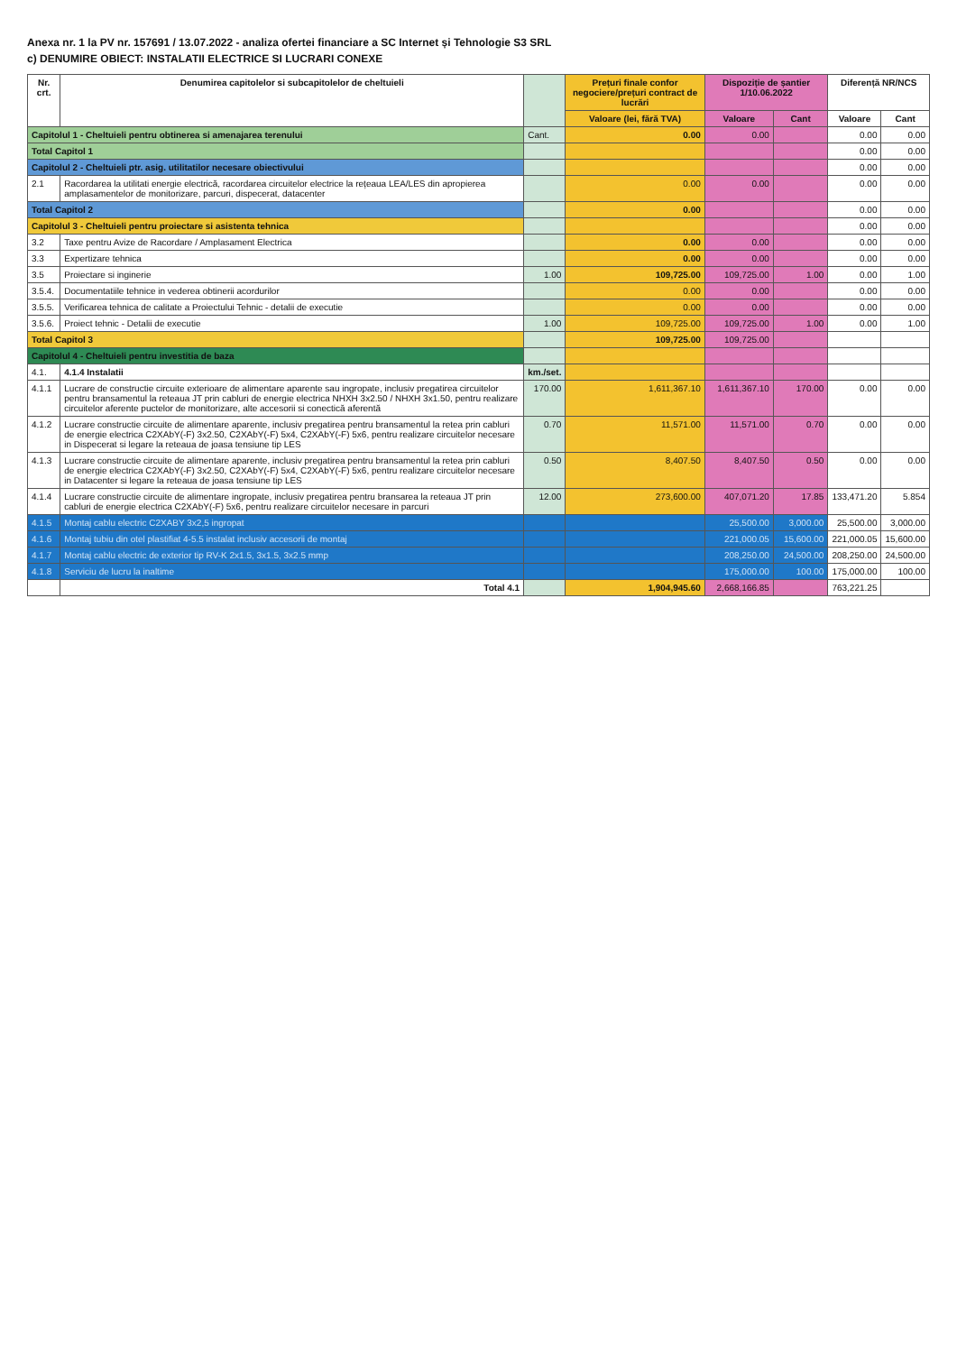Anexa nr. 1 la PV nr. 157691 / 13.07.2022 - analiza ofertei financiare a SC Internet și Tehnologie S3 SRL
c) DENUMIRE OBIECT: INSTALATII ELECTRICE SI LUCRARI CONEXE
| Nr. crt. | Denumirea capitolelor si subcapitolelor de cheltuieli | | Prețuri finale confor negociere/prețuri contract de lucrări | Dispoziție de șantier 1/10.06.2022 | | Diferență NR/NCS | |
| --- | --- | --- | --- | --- | --- | --- | --- |
| | | | Valoare (lei, fără TVA) | Valoare | Cant | Valoare | Cant |
| Capitolul 1 - Cheltuieli pentru obtinerea si amenajarea terenului | | Cant. | 0.00 | 0.00 | | 0.00 | 0.00 |
| Total Capitol 1 | | | | | | 0.00 | 0.00 |
| Capitolul 2 - Cheltuieli ptr. asig. utilitatilor necesare obiectivului | | | | | | 0.00 | 0.00 |
| 2.1 | Racordarea la utilitati energie electrică, racordarea circuitelor electrice la rețeaua LEA/LES din apropierea amplasamentelor de monitorizare, parcuri, dispecerat, datacenter | | 0.00 | 0.00 | | 0.00 | 0.00 |
| Total Capitol 2 | | | 0.00 | | | 0.00 | 0.00 |
| Capitolul 3 - Cheltuieli pentru proiectare si asistenta tehnica | | | | | | 0.00 | 0.00 |
| 3.2 | Taxe pentru Avize de Racordare / Amplasament Electrica | | 0.00 | 0.00 | | 0.00 | 0.00 |
| 3.3 | Expertizare tehnica | | 0.00 | 0.00 | | 0.00 | 0.00 |
| 3.5 | Proiectare si inginerie | 1.00 | 109,725.00 | 109,725.00 | 1.00 | 0.00 | 1.00 |
| 3.5.4. | Documentatiile tehnice in vederea obtinerii acordurilor | | 0.00 | 0.00 | | 0.00 | 0.00 |
| 3.5.5. | Verificarea tehnica de calitate a Proiectului Tehnic - detalii de executie | | 0.00 | 0.00 | | 0.00 | 0.00 |
| 3.5.6. | Proiect tehnic - Detalii de executie | 1.00 | 109,725.00 | 109,725.00 | 1.00 | 0.00 | 1.00 |
| Total Capitol 3 | | | 109,725.00 | 109,725.00 | | | |
| Capitolul 4 - Cheltuieli pentru investitia de baza | | | | | | | |
| 4.1. | 4.1.4 Instalatii | km./set. | | | | | |
| 4.1.1 | Lucrare de constructie circuite exterioare de alimentare aparente sau ingropate, inclusiv pregatirea circuitelor pentru bransamentul la reteaua JT prin cabluri de energie electrica NHXH 3x2.50 / NHXH 3x1.50, pentru realizare circuitelor aferente puctelor de monitorizare, alte accesorii si conectică aferentă | 170.00 | 1,611,367.10 | 1,611,367.10 | 170.00 | 0.00 | 0.00 |
| 4.1.2 | Lucrare constructie circuite de alimentare aparente, inclusiv pregatirea pentru bransamentul la retea prin cabluri de energie electrica C2XAbY(-F) 3x2.50, C2XAbY(-F) 5x4, C2XAbY(-F) 5x6, pentru realizare circuitelor necesare in Dispecerat si legare la reteaua de joasa tensiune tip LES | 0.70 | 11,571.00 | 11,571.00 | 0.70 | 0.00 | 0.00 |
| 4.1.3 | Lucrare constructie circuite de alimentare aparente, inclusiv pregatirea pentru bransamentul la retea prin cabluri de energie electrica C2XAbY(-F) 3x2.50, C2XAbY(-F) 5x4, C2XAbY(-F) 5x6, pentru realizare circuitelor necesare in Datacenter si legare la reteaua de joasa tensiune tip LES | 0.50 | 8,407.50 | 8,407.50 | 0.50 | 0.00 | 0.00 |
| 4.1.4 | Lucrare constructie circuite de alimentare ingropate, inclusiv pregatirea pentru bransarea la reteaua JT prin cabluri de energie electrica C2XAbY(-F) 5x6, pentru realizare circuitelor necesare in parcuri | 12.00 | 273,600.00 | 407,071.20 | 17.85 | 133,471.20 | 5.854 |
| 4.1.5 | Montaj cablu electric C2XABY 3x2,5 ingropat | | | 25,500.00 | 3,000.00 | 25,500.00 | 3,000.00 |
| 4.1.6 | Montaj tubiu din otel plastifiat 4-5.5 instalat inclusiv accesorii de montaj | | | 221,000.05 | 15,600.00 | 221,000.05 | 15,600.00 |
| 4.1.7 | Montaj cablu electric de exterior tip RV-K 2x1.5, 3x1.5, 3x2.5 mmp | | | 208,250.00 | 24,500.00 | 208,250.00 | 24,500.00 |
| 4.1.8 | Serviciu de lucru la inaltime | | | 175,000.00 | 100.00 | 175,000.00 | 100.00 |
| | Total 4.1 | | 1,904,945.60 | 2,668,166.85 | | 763,221.25 | |